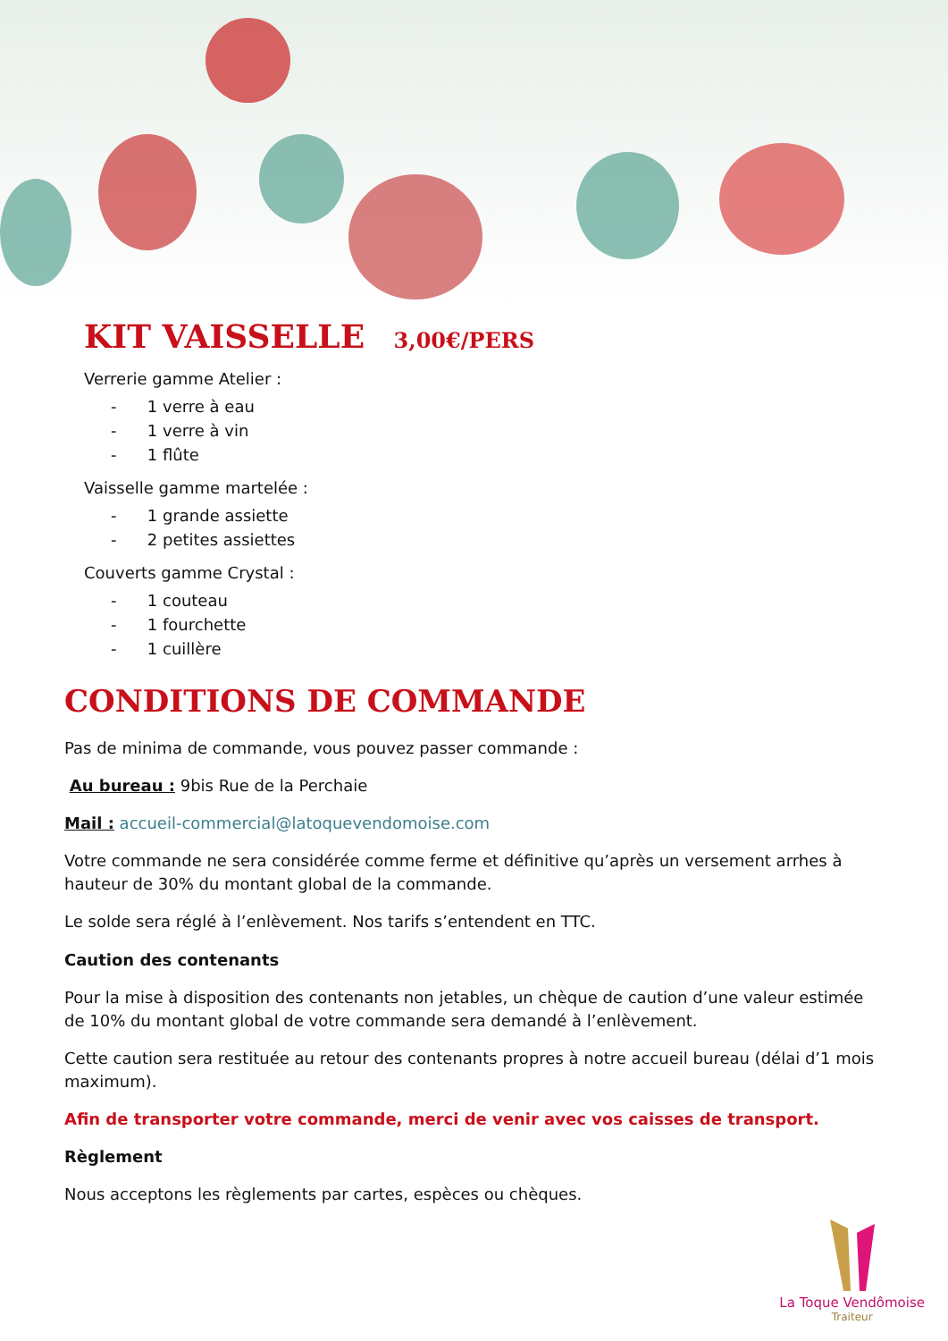KIT VAISSELLE 3,00€/PERS
Verrerie gamme Atelier :
- 1 verre à eau
- 1 verre à vin
- 1 flûte
Vaisselle gamme martelée :
- 1 grande assiette
- 2 petites assiettes
Couverts gamme Crystal :
- 1 couteau
- 1 fourchette
- 1 cuillère
CONDITIONS DE COMMANDE
Pas de minima de commande, vous pouvez passer commande :
Au bureau : 9bis Rue de la Perchaie
Mail : accueil-commercial@latoquevendomoise.com
Votre commande ne sera considérée comme ferme et définitive qu’après un versement arrhes à hauteur de 30% du montant global de la commande.
Le solde sera réglé à l’enlèvement. Nos tarifs s’entendent en TTC.
Caution des contenants
Pour la mise à disposition des contenants non jetables, un chèque de caution d’une valeur estimée de 10% du montant global de votre commande sera demandé à l’enlèvement.
Cette caution sera restituée au retour des contenants propres à notre accueil bureau (délai d’1 mois maximum).
Afin de transporter votre commande, merci de venir avec vos caisses de transport.
Règlement
Nous acceptons les règlements par cartes, espèces ou chèques.
La Toque Vendômoise
Traiteur